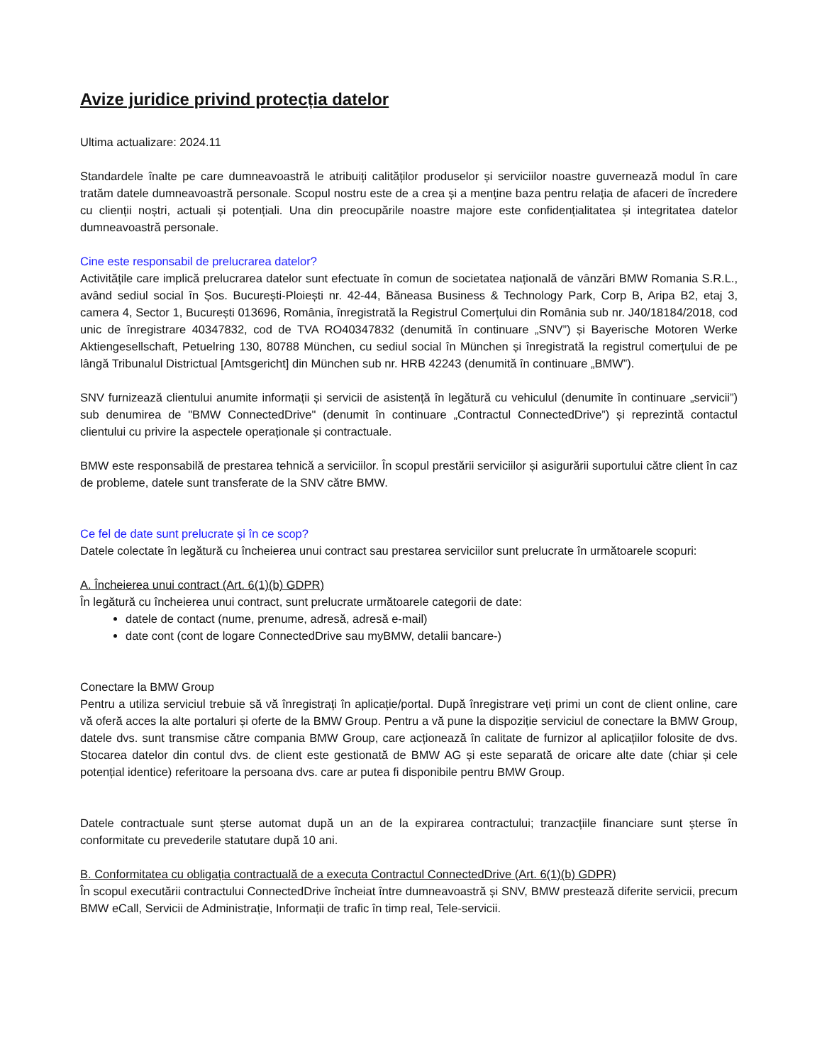Avize juridice privind protecția datelor
Ultima actualizare: 2024.11
Standardele înalte pe care dumneavoastră le atribuiți calităților produselor și serviciilor noastre guvernează modul în care tratăm datele dumneavoastră personale. Scopul nostru este de a crea și a menține baza pentru relația de afaceri de încredere cu clienții noștri, actuali și potențiali. Una din preocupările noastre majore este confidențialitatea și integritatea datelor dumneavoastră personale.
Cine este responsabil de prelucrarea datelor?
Activitățile care implică prelucrarea datelor sunt efectuate în comun de societatea națională de vânzări BMW Romania S.R.L., având sediul social în Șos. București-Ploiești nr. 42-44, Băneasa Business & Technology Park, Corp B, Aripa B2, etaj 3, camera 4, Sector 1, București 013696, România, înregistrată la Registrul Comerțului din România sub nr. J40/18184/2018, cod unic de înregistrare 40347832, cod de TVA RO40347832 (denumită în continuare „SNV”) și Bayerische Motoren Werke Aktiengesellschaft, Petuelring 130, 80788 München, cu sediul social în München și înregistrată la registrul comerțului de pe lângă Tribunalul Districtual [Amtsgericht] din München sub nr. HRB 42243 (denumită în continuare „BMW”).
SNV furnizează clientului anumite informații și servicii de asistență în legătură cu vehiculul (denumite în continuare „servicii”) sub denumirea de "BMW ConnectedDrive" (denumit în continuare „Contractul ConnectedDrive”) și reprezintă contactul clientului cu privire la aspectele operaționale și contractuale.
BMW este responsabilă de prestarea tehnică a serviciilor. În scopul prestării serviciilor și asigurării suportului către client în caz de probleme, datele sunt transferate de la SNV către BMW.
Ce fel de date sunt prelucrate și în ce scop?
Datele colectate în legătură cu încheierea unui contract sau prestarea serviciilor sunt prelucrate în următoarele scopuri:
A. Încheierea unui contract (Art. 6(1)(b) GDPR)
În legătură cu încheierea unui contract, sunt prelucrate următoarele categorii de date:
datele de contact (nume, prenume, adresă, adresă e-mail)
date cont (cont de logare ConnectedDrive sau myBMW, detalii bancare-)
Conectare la BMW Group
Pentru a utiliza serviciul trebuie să vă înregistrați în aplicație/portal. După înregistrare veți primi un cont de client online, care vă oferă acces la alte portaluri și oferte de la BMW Group. Pentru a vă pune la dispoziție serviciul de conectare la BMW Group, datele dvs. sunt transmise către compania BMW Group, care acționează în calitate de furnizor al aplicațiilor folosite de dvs. Stocarea datelor din contul dvs. de client este gestionată de BMW AG și este separată de oricare alte date (chiar și cele potențial identice) referitoare la persoana dvs. care ar putea fi disponibile pentru BMW Group.
Datele contractuale sunt șterse automat după un an de la expirarea contractului; tranzacțiile financiare sunt șterse în conformitate cu prevederile statutare după 10 ani.
B. Conformitatea cu obligația contractuală de a executa Contractul ConnectedDrive (Art. 6(1)(b) GDPR)
În scopul executării contractului ConnectedDrive încheiat între dumneavoastră și SNV, BMW prestează diferite servicii, precum BMW eCall, Servicii de Administrație, Informații de trafic în timp real, Tele-servicii.